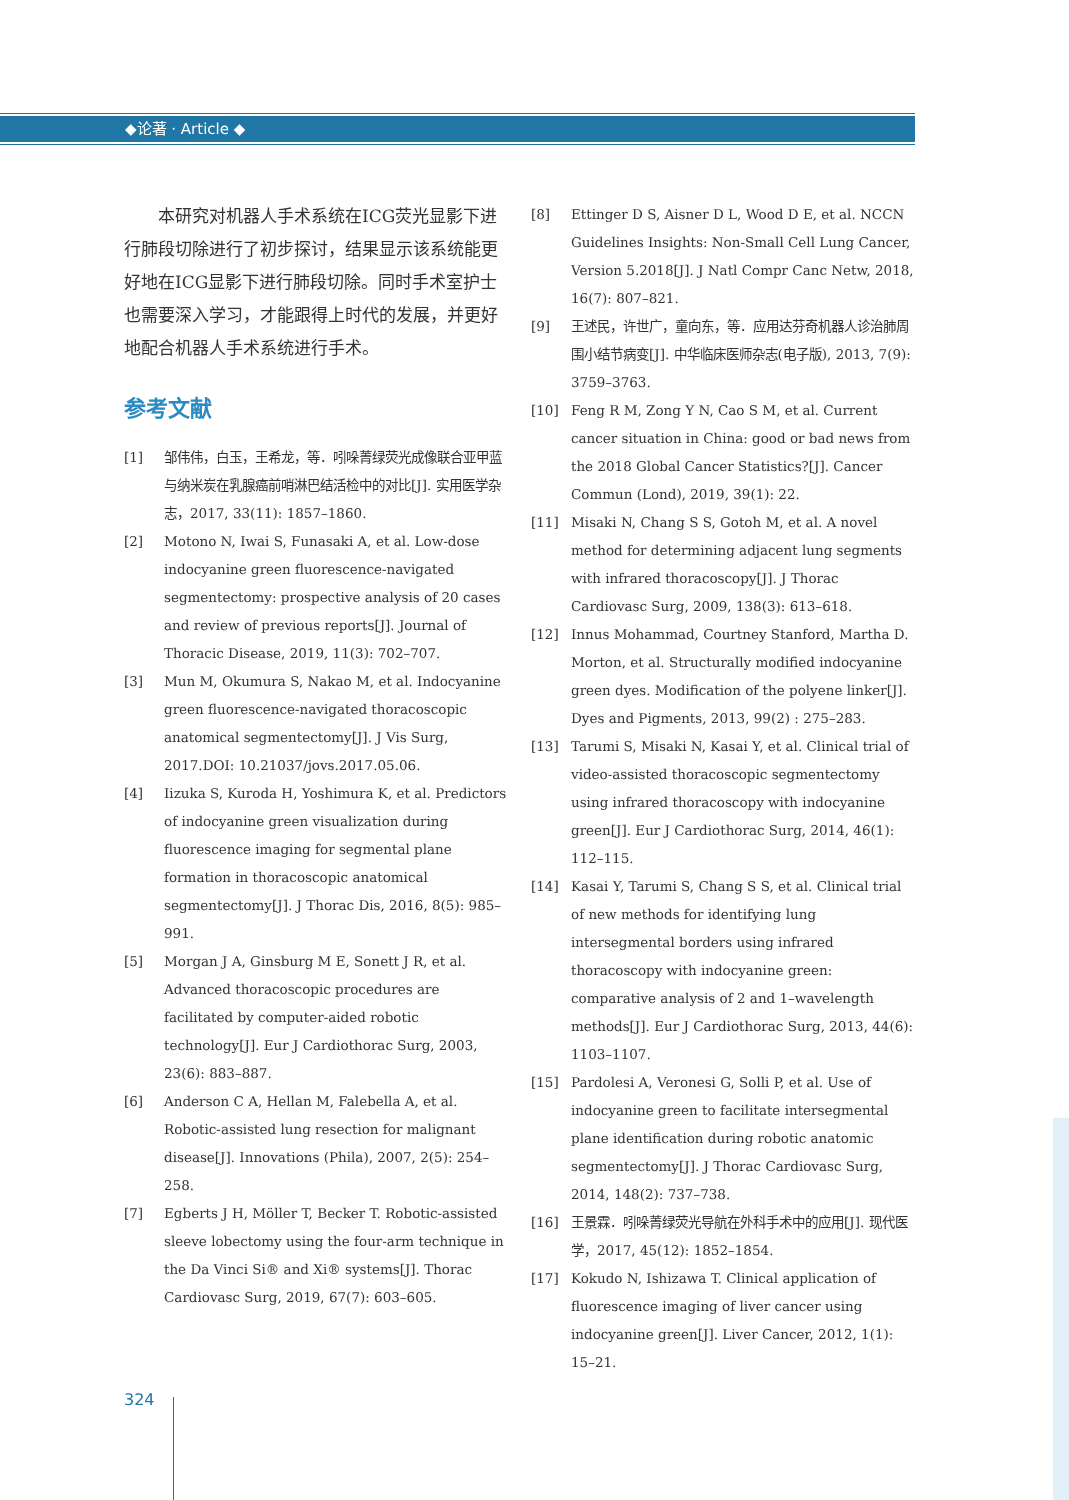◆论著 · Article ◆
本研究对机器人手术系统在ICG荧光显影下进行肺段切除进行了初步探讨，结果显示该系统能更好地在ICG显影下进行肺段切除。同时手术室护士也需要深入学习，才能跟得上时代的发展，并更好地配合机器人手术系统进行手术。
参考文献
[1] 邹伟伟，白玉，王希龙，等．吲哚菁绿荧光成像联合亚甲蓝与纳米炭在乳腺癌前哨淋巴结活检中的对比[J]. 实用医学杂志，2017, 33(11): 1857–1860.
[2] Motono N, Iwai S, Funasaki A, et al. Low-dose indocyanine green fluorescence-navigated segmentectomy: prospective analysis of 20 cases and review of previous reports[J]. Journal of Thoracic Disease, 2019, 11(3): 702–707.
[3] Mun M, Okumura S, Nakao M, et al. Indocyanine green fluorescence-navigated thoracoscopic anatomical segmentectomy[J]. J Vis Surg, 2017.DOI: 10.21037/jovs.2017.05.06.
[4] Iizuka S, Kuroda H, Yoshimura K, et al. Predictors of indocyanine green visualization during fluorescence imaging for segmental plane formation in thoracoscopic anatomical segmentectomy[J]. J Thorac Dis, 2016, 8(5): 985–991.
[5] Morgan J A, Ginsburg M E, Sonett J R, et al. Advanced thoracoscopic procedures are facilitated by computer-aided robotic technology[J]. Eur J Cardiothorac Surg, 2003, 23(6): 883–887.
[6] Anderson C A, Hellan M, Falebella A, et al. Robotic-assisted lung resection for malignant disease[J]. Innovations (Phila), 2007, 2(5): 254–258.
[7] Egberts J H, Möller T, Becker T. Robotic-assisted sleeve lobectomy using the four-arm technique in the Da Vinci Si® and Xi® systems[J]. Thorac Cardiovasc Surg, 2019, 67(7): 603–605.
[8] Ettinger D S, Aisner D L, Wood D E, et al. NCCN Guidelines Insights: Non-Small Cell Lung Cancer, Version 5.2018[J]. J Natl Compr Canc Netw, 2018, 16(7): 807–821.
[9] 王述民，许世广，童向东，等．应用达芬奇机器人诊治肺周围小结节病变[J]. 中华临床医师杂志(电子版), 2013, 7(9): 3759–3763.
[10] Feng R M, Zong Y N, Cao S M, et al. Current cancer situation in China: good or bad news from the 2018 Global Cancer Statistics?[J]. Cancer Commun (Lond), 2019, 39(1): 22.
[11] Misaki N, Chang S S, Gotoh M, et al. A novel method for determining adjacent lung segments with infrared thoracoscopy[J]. J Thorac Cardiovasc Surg, 2009, 138(3): 613–618.
[12] Innus Mohammad, Courtney Stanford, Martha D. Morton, et al. Structurally modified indocyanine green dyes. Modification of the polyene linker[J]. Dyes and Pigments, 2013, 99(2) : 275–283.
[13] Tarumi S, Misaki N, Kasai Y, et al. Clinical trial of video-assisted thoracoscopic segmentectomy using infrared thoracoscopy with indocyanine green[J]. Eur J Cardiothorac Surg, 2014, 46(1): 112–115.
[14] Kasai Y, Tarumi S, Chang S S, et al. Clinical trial of new methods for identifying lung intersegmental borders using infrared thoracoscopy with indocyanine green: comparative analysis of 2 and 1–wavelength methods[J]. Eur J Cardiothorac Surg, 2013, 44(6): 1103–1107.
[15] Pardolesi A, Veronesi G, Solli P, et al. Use of indocyanine green to facilitate intersegmental plane identification during robotic anatomic segmentectomy[J]. J Thorac Cardiovasc Surg, 2014, 148(2): 737–738.
[16] 王景霖．吲哚菁绿荧光导航在外科手术中的应用[J]. 现代医学，2017, 45(12): 1852–1854.
[17] Kokudo N, Ishizawa T. Clinical application of fluorescence imaging of liver cancer using indocyanine green[J]. Liver Cancer, 2012, 1(1): 15–21.
324